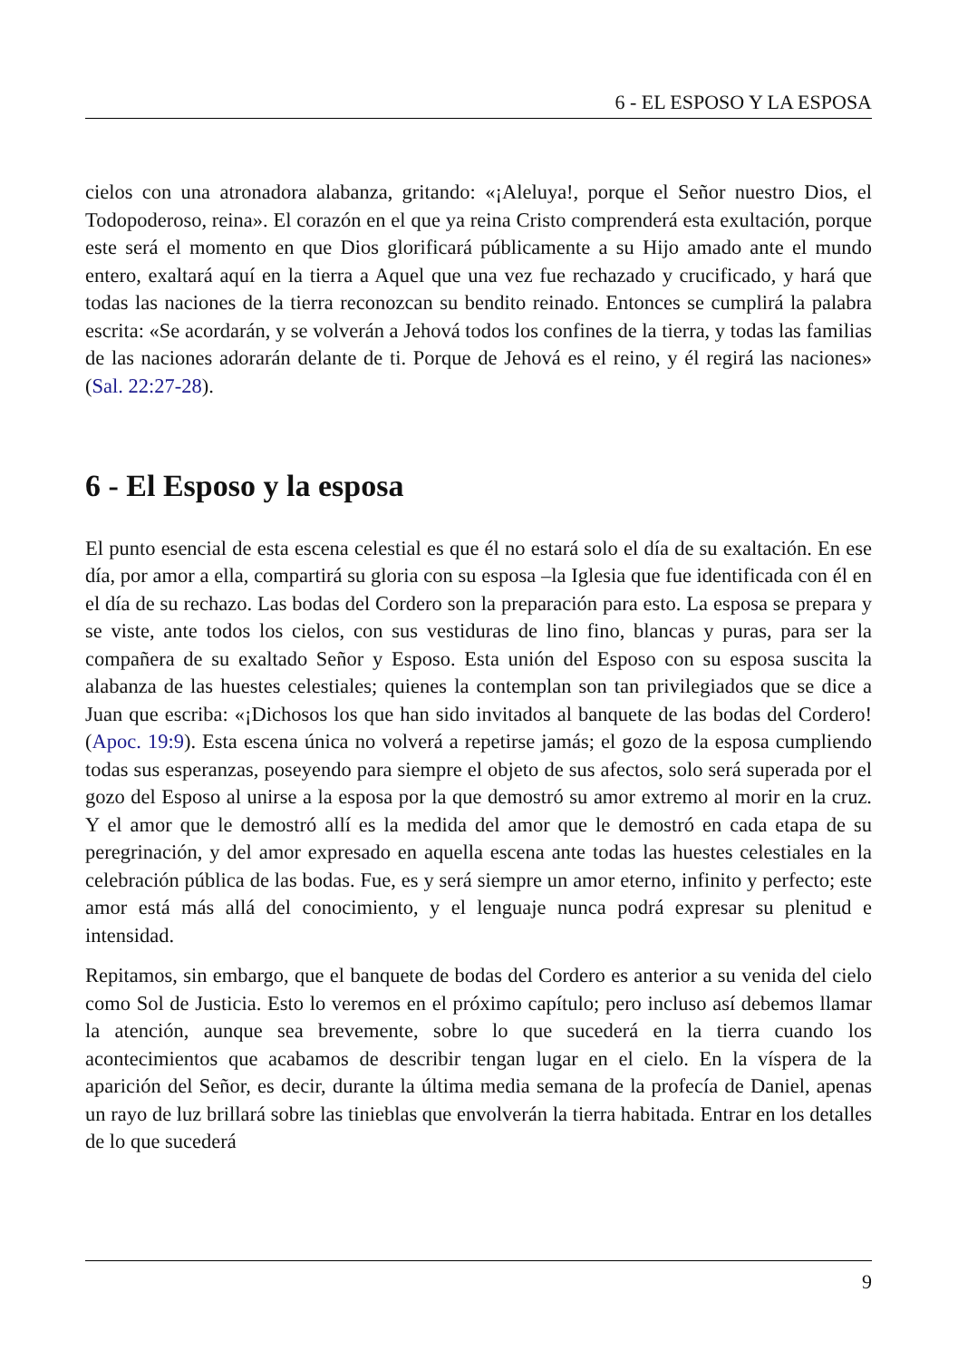6 - EL ESPOSO Y LA ESPOSA
cielos con una atronadora alabanza, gritando: «¡Aleluya!, porque el Señor nuestro Dios, el Todopoderoso, reina». El corazón en el que ya reina Cristo comprenderá esta exultación, porque este será el momento en que Dios glorificará públicamente a su Hijo amado ante el mundo entero, exaltará aquí en la tierra a Aquel que una vez fue rechazado y crucificado, y hará que todas las naciones de la tierra reconozcan su bendito reinado. Entonces se cumplirá la palabra escrita: «Se acordarán, y se volverán a Jehová todos los confines de la tierra, y todas las familias de las naciones adorarán delante de ti. Porque de Jehová es el reino, y él regirá las naciones» (Sal. 22:27-28).
6 - El Esposo y la esposa
El punto esencial de esta escena celestial es que él no estará solo el día de su exaltación. En ese día, por amor a ella, compartirá su gloria con su esposa –la Iglesia que fue identificada con él en el día de su rechazo. Las bodas del Cordero son la preparación para esto. La esposa se prepara y se viste, ante todos los cielos, con sus vestiduras de lino fino, blancas y puras, para ser la compañera de su exaltado Señor y Esposo. Esta unión del Esposo con su esposa suscita la alabanza de las huestes celestiales; quienes la contemplan son tan privilegiados que se dice a Juan que escriba: «¡Dichosos los que han sido invitados al banquete de las bodas del Cordero! (Apoc. 19:9). Esta escena única no volverá a repetirse jamás; el gozo de la esposa cumpliendo todas sus esperanzas, poseyendo para siempre el objeto de sus afectos, solo será superada por el gozo del Esposo al unirse a la esposa por la que demostró su amor extremo al morir en la cruz. Y el amor que le demostró allí es la medida del amor que le demostró en cada etapa de su peregrinación, y del amor expresado en aquella escena ante todas las huestes celestiales en la celebración pública de las bodas. Fue, es y será siempre un amor eterno, infinito y perfecto; este amor está más allá del conocimiento, y el lenguaje nunca podrá expresar su plenitud e intensidad.
Repitamos, sin embargo, que el banquete de bodas del Cordero es anterior a su venida del cielo como Sol de Justicia. Esto lo veremos en el próximo capítulo; pero incluso así debemos llamar la atención, aunque sea brevemente, sobre lo que sucederá en la tierra cuando los acontecimientos que acabamos de describir tengan lugar en el cielo. En la víspera de la aparición del Señor, es decir, durante la última media semana de la profecía de Daniel, apenas un rayo de luz brillará sobre las tinieblas que envolverán la tierra habitada. Entrar en los detalles de lo que sucederá
9